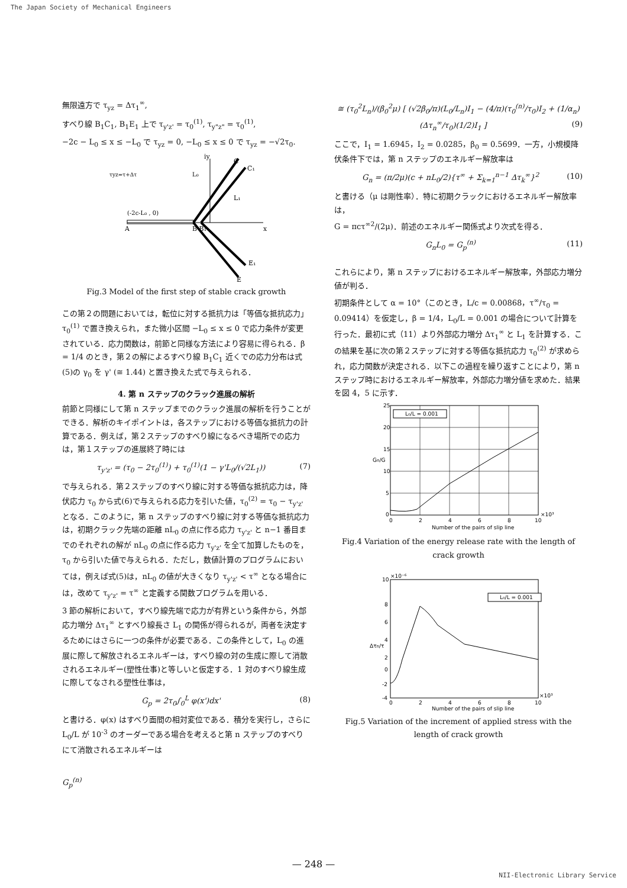The Japan Society of Mechanical Engineers
無限遠方で τ<sub>yz</sub> = Δτ<sub>1</sub><sup>∞</sup>,
すべり線 B<sub>1</sub>C<sub>1</sub>, B<sub>1</sub>E<sub>1</sub> 上で τ<sub>y'z'</sub> = τ<sub>0</sub><sup>(1)</sup>, τ<sub>y"z"</sub> = τ<sub>0</sub><sup>(1)</sup>,
−2c − L<sub>0</sub> ≤ x ≤ −L<sub>0</sub> で τ<sub>yz</sub> = 0, −L<sub>0</sub> ≤ x ≤ 0 で τ<sub>yz</sub> = −√2τ<sub>0</sub>.
τyz=τ+Δτ
L₀
L₁
(-2c-L₀ , 0)
A
B B₁
x
iy
C
C₁
E₁
E
Fig.3 Model of the first step of stable crack growth
この第２の問題においては，転位に対する抵抗力は「等価な抵抗応力」 τ<sub>0</sub><sup>(1)</sup> で置き換えられ，また微小区間 −L<sub>0</sub> ≤ x ≤ 0 で応力条件が変更されている．応力関数は，前節と同様な方法により容易に得られる．β = 1/4 のとき，第２の解によるすべり線 B<sub>1</sub>C<sub>1</sub> 近くでの応力分布は式(5)の γ<sub>0</sub> を γ' (≅ 1.44) と置き換えた式で与えられる．
4. 第 n ステップのクラック進展の解析
前節と同様にして第 n ステップまでのクラック進展の解析を行うことができる．解析のキイポイントは，各ステップにおける等価な抵抗力の計算である．例えば，第２ステップのすべり線になるべき場所での応力は，第１ステップの進展終了時には
τ<sub>y'z'</sub> = (τ<sub>0</sub> − 2τ<sub>0</sub><sup>(1)</sup>) + τ<sub>0</sub><sup>(1)</sup>(1 − γ'L<sub>0</sub>/(√2L<sub>1</sub>)) (7)
で与えられる．第２ステップのすべり線に対する等価な抵抗応力は，降伏応力 τ<sub>0</sub> から式(6)で与えられる応力を引いた値，τ<sub>0</sub><sup>(2)</sup> = τ<sub>0</sub> − τ<sub>y'z'</sub> となる．このように，第 n ステップのすべり線に対する等価な抵抗応力は，初期クラック先端の距離 nL<sub>0</sub> の点に作る応力 τ<sub>y'z'</sub> と n−1 番目までのそれぞれの解が nL<sub>0</sub> の点に作る応力 τ<sub>y'z'</sub> を全て加算したものを，τ<sub>0</sub> から引いた値で与えられる．ただし，数値計算のプログラムにおいては，例えば式(5)は，nL<sub>0</sub> の値が大きくなり τ<sub>y'z'</sub> < τ<sup>∞</sup> となる場合には，改めて τ<sub>y'z'</sub> = τ<sup>∞</sup> と定義する関数プログラムを用いる．
3 節の解析において，すべり線先端で応力が有界という条件から，外部応力増分 Δτ<sub>1</sub><sup>∞</sup> とすべり線長さ L<sub>1</sub> の関係が得られるが，両者を決定するためにはさらに一つの条件が必要である．この条件として，L<sub>0</sub> の進展に際して解放されるエネルギーは，すべり線の対の生成に際して消散されるエネルギー(塑性仕事)と等しいと仮定する．1 対のすべり線生成に際してなされる塑性仕事は，
G<sub>p</sub> = 2τ<sub>0</sub>∫<sub>0</sub><sup>L</sup> φ(x')dx' (8)
と書ける．φ(x) はすべり面間の相対変位である．積分を実行し，さらに L<sub>0</sub>/L が 10<sup>-3</sup> のオーダーである場合を考えると第 n ステップのすべりにて消散されるエネルギーは
G<sub>p</sub><sup>(n)</sup>
≅ (τ<sub>0</sub><sup>2</sup>L<sub>n</sub>)/(β<sub>0</sub><sup>2</sup>μ) [ (√2β<sub>0</sub>/π)(L<sub>0</sub>/L<sub>n</sub>)I<sub>1</sub> − (4/π)(τ<sub>0</sub><sup>(n)</sup>/τ<sub>0</sub>)I<sub>2</sub> + (1/α<sub>n</sub>)(Δτ<sub>n</sub><sup>∞</sup>/τ<sub>0</sub>)(1/2)I<sub>1</sub> ] (9)
ここで，I<sub>1</sub> = 1.6945，I<sub>2</sub> = 0.0285，β<sub>0</sub> = 0.5699．一方，小規模降伏条件下では，第 n ステップのエネルギー解放率は
G<sub>n</sub> = (π/2μ)(c + nL<sub>0</sub>/2){τ<sup>∞</sup> + Σ<sub>k=1</sub><sup>n−1</sup> Δτ<sub>k</sub><sup>∞</sup>}<sup>2</sup> (10)
と書ける（μ は剛性率）．特に初期クラックにおけるエネルギー解放率は，
G = πcτ<sup>∞2</sup>/(2μ)．前述のエネルギー関係式より次式を得る．
G<sub>n</sub>L<sub>0</sub> = G<sub>p</sub><sup>(n)</sup> (11)
これらにより，第 n ステップにおけるエネルギー解放率，外部応力増分値が判る．
初期条件として α = 10°（このとき，L/c = 0.00868，τ<sup>∞</sup>/τ<sub>0</sub> = 0.09414）を仮定し，β = 1/4，L<sub>0</sub>/L = 0.001 の場合について計算を行った．最初に式（11）より外部応力増分 Δτ<sub>1</sub><sup>∞</sup> と L<sub>1</sub> を計算する．この結果を基に次の第２ステップに対する等価な抵抗応力 τ<sub>0</sub><sup>(2)</sup> が求められ，応力関数が決定される．以下この過程を繰り返すことにより，第 n ステップ時におけるエネルギー解放率，外部応力増分値を求めた．結果を図 4，5 に示す．
L₀/L = 0.001
25
20
15
10
5
0
0
2
4
6
8
10
×10³
Gn/G
Number of the pairs of slip line
Fig.4 Variation of the energy release rate with the length of crack growth
L₀/L = 0.001
×10⁻⁶
10
8
6
4
2
0
-2
-4
0
2
4
6
8
10
×10³
Δτn/τ
Number of the pairs of slip line
Fig.5 Variation of the increment of applied stress with the length of crack growth
— 248 —
NII-Electronic Library Service